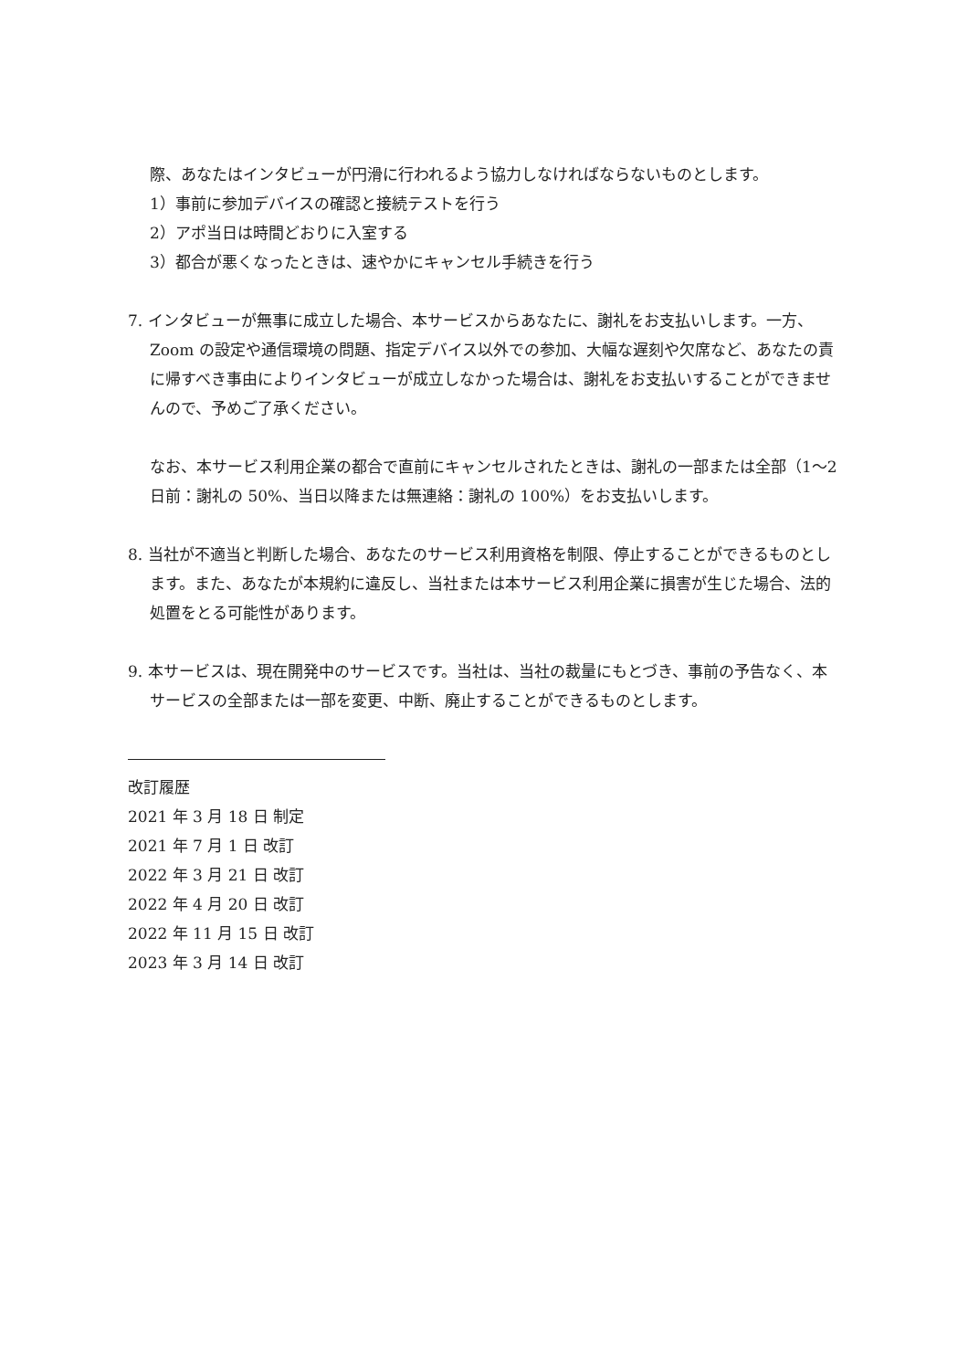際、あなたはインタビューが円滑に行われるよう協力しなければならないものとします。
1）事前に参加デバイスの確認と接続テストを行う
2）アポ当日は時間どおりに入室する
3）都合が悪くなったときは、速やかにキャンセル手続きを行う
7. インタビューが無事に成立した場合、本サービスからあなたに、謝礼をお支払いします。一方、Zoom の設定や通信環境の問題、指定デバイス以外での参加、大幅な遅刻や欠席など、あなたの責に帰すべき事由によりインタビューが成立しなかった場合は、謝礼をお支払いすることができませんので、予めご了承ください。
なお、本サービス利用企業の都合で直前にキャンセルされたときは、謝礼の一部または全部（1〜2 日前：謝礼の 50%、当日以降または無連絡：謝礼の 100%）をお支払いします。
8. 当社が不適当と判断した場合、あなたのサービス利用資格を制限、停止することができるものとします。また、あなたが本規約に違反し、当社または本サービス利用企業に損害が生じた場合、法的処置をとる可能性があります。
9. 本サービスは、現在開発中のサービスです。当社は、当社の裁量にもとづき、事前の予告なく、本サービスの全部または一部を変更、中断、廃止することができるものとします。
改訂履歴
2021 年 3 月 18 日 制定
2021 年 7 月 1 日 改訂
2022 年 3 月 21 日 改訂
2022 年 4 月 20 日 改訂
2022 年 11 月 15 日 改訂
2023 年 3 月 14 日 改訂